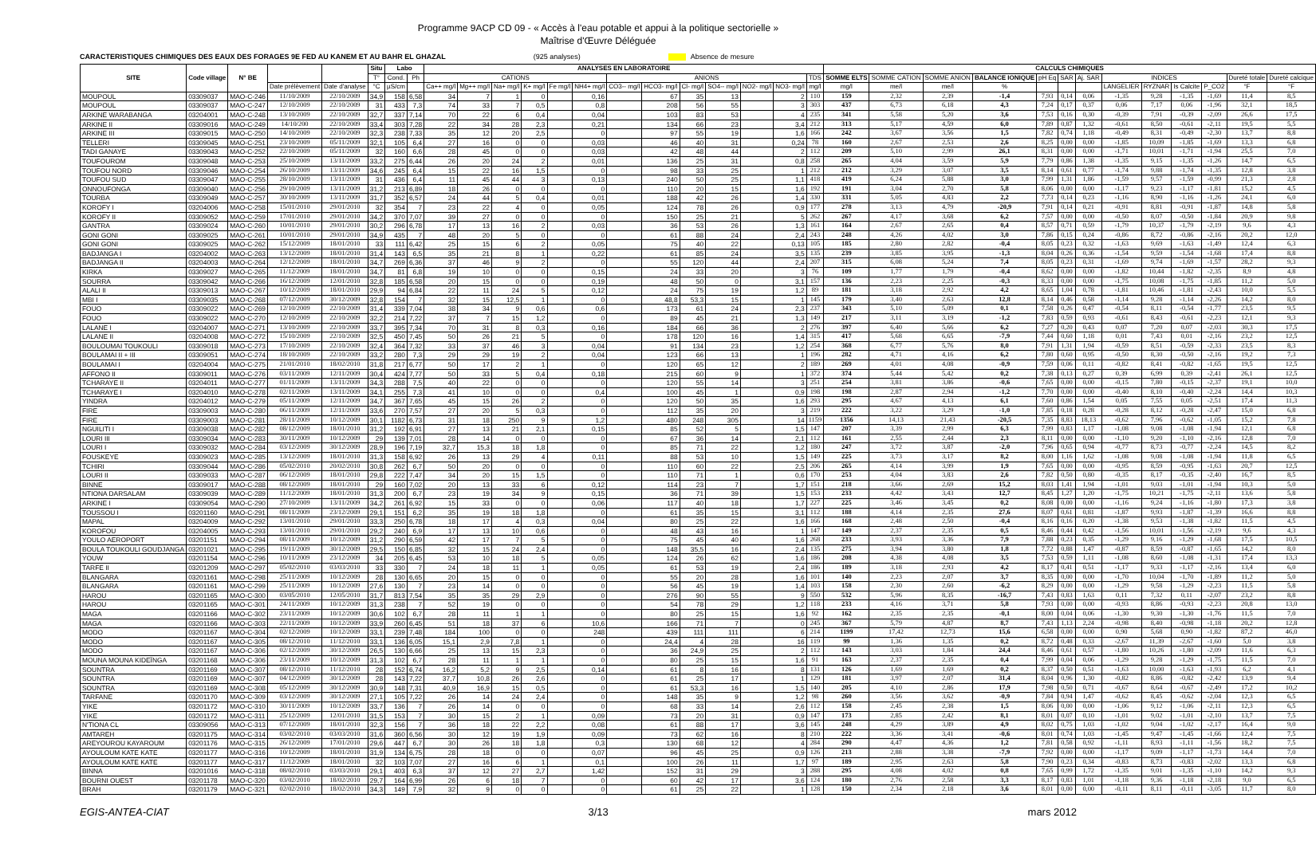Programme 9ACP CD 09 - « Accès à l'eau potable et appui à la politique sectorielle »
Maîtrise d'Œuvre Déléguée
CARACTERISTIQUES CHIMIQUES DES EAUX DES FORAGES 9E FED AU KANEM ET AU BAHR EL GHAZAL (925 analyses) Absence de mesure
| SITE | Code village | N° BE | | | Situ | Labo | | ANALYSES EN LABORATOIRE | | | | | | | | | | | | | CALCULS CHIMIQUES | | | | | | | | | | | | |
| --- | --- | --- | --- | --- | --- | --- | --- | --- | --- | --- | --- | --- | --- | --- | --- | --- | --- | --- | --- | --- | --- | --- | --- | --- | --- | --- | --- | --- | --- | --- | --- | --- | --- |
| | | | | | T° | Cond. | Ph | CATIONS | | | | | | ANIONS | | | | | | TDS | SOMME ELTS | SOMME CATION | SOMME ANION | BALANCE IONIQUE | pH Eq | SAR | Aj. SAR | INDICES | | | | Dureté totale | Dureté calcique |
| | | | Date prélèvement | Date d'analyse | °C | µS/cm | | Ca++ mg/l | Mg++ mg/l | Na+ mg/l | K+ mg/l | Fe mg/l | NH4+ mg/l | CO3-- mg/l | HCO3- mg/l | Cl- mg/l | SO4-- mg/l | NO2- mg/l | NO3- mg/l | mg/l | mg/l | me/l | me/l | % | | | | LANGELIER | RYZNAR | Is Calcite | P_CO2 | °F | °F |
| MOUPOUL | 03309037 | MAO-C-246 | 11/10/2009 | 22/10/2009 | 34,9 | 158 | 6,58 | 34 | 7 | 1 | 0 | | 0,16 | | 67 | 35 | 13 | | 2 | 110 | 159 | 2,32 | 2,39 | -1,4 | 7,93 | 0,14 | 0,06 | -1,35 | 9,28 | -1,35 | -1,69 | 11,4 | 8,5 |
| MOUPOUL | 03309037 | MAO-C-247 | 12/10/2009 | 22/10/2009 | 31 | 433 | 7,3 | 74 | 33 | 7 | 0,5 | | 0,8 | | 208 | 56 | 55 | | 3 | 303 | 437 | 6,73 | 6,18 | 4,3 | 7,24 | 0,17 | 0,37 | 0,06 | 7,17 | 0,06 | -1,96 | 32,1 | 18,5 |
| ARKINE WARABANGA | 03204001 | MAO-C-248 | 13/10/2009 | 22/10/2009 | 32,7 | 337 | 7,14 | 70 | 22 | 6 | 0,4 | | 0,04 | | 103 | 83 | 53 | | 4 | 235 | 341 | 5,58 | 5,20 | 3,6 | 7,53 | 0,16 | 0,30 | -0,39 | 7,91 | -0,39 | -2,09 | 26,6 | 17,5 |
| ARKINE II | 03309016 | MAO-C-249 | 14/10/200 | 22/10/2009 | 33,4 | 303 | 7,28 | 22 | 34 | 28 | 2,3 | | 0,21 | | 134 | 66 | 23 | | 3,4 | 212 | 313 | 5,17 | 4,59 | 6,0 | 7,89 | 0,87 | 1,32 | -0,61 | 8,50 | -0,61 | -2,11 | 19,5 | 5,5 |
| ARKINE III | 03309015 | MAO-C-250 | 14/10/2009 | 22/10/2009 | 32,3 | 238 | 7,33 | 35 | 12 | 20 | 2,5 | | 0 | | 97 | 55 | 19 | | 1,6 | 166 | 242 | 3,67 | 3,56 | 1,5 | 7,82 | 0,74 | 1,18 | -0,49 | 8,31 | -0,49 | -2,30 | 13,7 | 8,8 |
| TELLERI | 03309045 | MAO-C-251 | 23/10/2009 | 05/11/2009 | 32,1 | 105 | 6,4 | 27 | 16 | 0 | 0 | | 0,03 | | 46 | 40 | 31 | | 0,24 | 78 | 160 | 2,67 | 2,53 | 2,6 | 8,25 | 0,00 | 0,00 | -1,85 | 10,09 | -1,85 | -1,69 | 13,3 | 6,8 |
| TADI GANAYE | 03309043 | MAO-C-252 | 22/10/2009 | 05/11/2009 | 32 | 160 | 6,6 | 28 | 45 | 0 | 0 | | 0,03 | | 42 | 48 | 44 | | 2 | 112 | 209 | 5,10 | 2,99 | 26,1 | 8,31 | 0,00 | 0,00 | -1,71 | 10,01 | -1,71 | -1,94 | 25,5 | 7,0 |
| TOUFOUROM | 03309048 | MAO-C-253 | 25/10/2009 | 13/11/2009 | 33,2 | 275 | 6,44 | 26 | 20 | 24 | 2 | | 0,01 | | 136 | 25 | 31 | | 0,8 | 258 | 265 | 4,04 | 3,59 | 5,9 | 7,79 | 0,86 | 1,38 | -1,35 | 9,15 | -1,35 | -1,26 | 14,7 | 6,5 |
| TOUFOU NORD | 03309046 | MAO-C-254 | 26/10/2009 | 13/11/2009 | 34,6 | 245 | 6,4 | 15 | 22 | 16 | 1,5 | | 0 | | 98 | 33 | 25 | | 1 | 212 | 212 | 3,29 | 3,07 | 3,5 | 8,14 | 0,61 | 0,77 | -1,74 | 9,88 | -1,74 | -1,35 | 12,8 | 3,8 |
| TOUFOU SUD | 03309047 | MAO-C-255 | 28/10/2009 | 13/11/2009 | 31 | 436 | 6,4 | 11 | 45 | 44 | 3 | | 0,13 | | 240 | 50 | 25 | | 1,1 | 418 | 419 | 6,24 | 5,88 | 3,0 | 7,99 | 1,31 | 1,86 | -1,59 | 9,57 | -1,59 | -0,99 | 21,3 | 2,8 |
| ONNOUFONGA | 03309040 | MAO-C-256 | 29/10/2009 | 13/11/2009 | 31,2 | 213 | 6,89 | 18 | 26 | 0 | 0 | | 0 | | 110 | 20 | 15 | | 1,6 | 192 | 191 | 3,04 | 2,70 | 5,8 | 8,06 | 0,00 | 0,00 | -1,17 | 9,23 | -1,17 | -1,81 | 15,2 | 4,5 |
| TOURBA | 03309049 | MAO-C-257 | 30/10/2009 | 13/11/2009 | 31,7 | 352 | 6,57 | 24 | 44 | 5 | 0,4 | | 0,01 | | 188 | 42 | 26 | | 1,4 | 330 | 331 | 5,05 | 4,83 | 2,2 | 7,73 | 0,14 | 0,23 | -1,16 | 8,90 | -1,16 | -1,26 | 24,1 | 6,0 |
| KOROFY I | 03204006 | MAO-C-258 | 15/01/2010 | 29/01/2010 | 32 | 354 | 7 | 23 | 22 | 4 | 0 | | 0,05 | | 124 | 78 | 26 | | 0,9 | 177 | 278 | 3,13 | 4,79 | -20,9 | 7,91 | 0,14 | 0,21 | -0,91 | 8,81 | -0,91 | -1,87 | 14,8 | 5,8 |
| KOROFY II | 03309052 | MAO-C-259 | 17/01/2010 | 29/01/2010 | 34,2 | 370 | 7,07 | 39 | 27 | 0 | 0 | | 0 | | 150 | 25 | 21 | | 5 | 262 | 267 | 4,17 | 3,68 | 6,2 | 7,57 | 0,00 | 0,00 | -0,50 | 8,07 | -0,50 | -1,84 | 20,9 | 9,8 |
| GANTRA | 03309024 | MAO-C-260 | 10/01/2010 | 29/01/2010 | 30,2 | 296 | 6,78 | 17 | 13 | 16 | 2 | | 0,03 | | 36 | 53 | 26 | | 1,3 | 161 | 164 | 2,67 | 2,65 | 0,4 | 8,57 | 0,71 | 0,59 | -1,79 | 10,37 | -1,79 | -2,19 | 9,6 | 4,3 |
| GONI GONI | 03309025 | MAO-C-261 | 10/01/2010 | 29/01/2010 | 34,9 | 435 | 7 | 48 | 20 | 5 | 0 | | 0 | | 61 | 88 | 24 | | 2,4 | 243 | 248 | 4,26 | 4,02 | 3,0 | 7,86 | 0,15 | 0,24 | -0,86 | 8,72 | -0,86 | -2,16 | 20,2 | 12,0 |
| GONI GONI | 03309025 | MAO-C-262 | 15/12/2009 | 18/01/2010 | 33 | 111 | 6,42 | 25 | 15 | 6 | 2 | | 0,05 | | 75 | 40 | 22 | | 0,13 | 105 | 185 | 2,80 | 2,82 | -0,4 | 8,05 | 0,23 | 0,32 | -1,63 | 9,69 | -1,63 | -1,49 | 12,4 | 6,3 |
| BADJANGA I | 03204002 | MAO-C-263 | 13/12/2009 | 18/01/2010 | 31,4 | 143 | 6,5 | 35 | 21 | 8 | 1 | | 0,22 | | 61 | 85 | 24 | | 3,5 | 135 | 239 | 3,85 | 3,95 | -1,3 | 8,04 | 0,26 | 0,36 | -1,54 | 9,59 | -1,54 | -1,68 | 17,4 | 8,8 |
| BADJANGA II | 03204003 | MAO-C-264 | 12/12/2009 | 18/01/2010 | 34,7 | 269 | 6,36 | 37 | 46 | 9 | 2 | | 0 | | 55 | 120 | 44 | | 2,4 | 207 | 315 | 6,08 | 5,24 | 7,4 | 8,05 | 0,23 | 0,31 | -1,69 | 9,74 | -1,69 | -1,57 | 28,2 | 9,3 |
| KIRKA | 03309027 | MAO-C-265 | 11/12/2009 | 18/01/2010 | 34,7 | 81 | 6,8 | 19 | 10 | 0 | 0 | | 0,15 | | 24 | 33 | 20 | | 3 | 76 | 109 | 1,77 | 1,79 | -0,4 | 8,62 | 0,00 | 0,00 | -1,82 | 10,44 | -1,82 | -2,35 | 8,9 | 4,8 |
| SOURRA | 03309042 | MAO-C-266 | 16/12/2009 | 12/01/2010 | 32,8 | 185 | 6,58 | 20 | 15 | 0 | 0 | | 0,19 | | 48 | 50 | 0 | | 3,1 | 157 | 136 | 2,23 | 2,25 | -0,3 | 8,33 | 0,00 | 0,00 | -1,75 | 10,08 | -1,75 | -1,85 | 11,2 | 5,0 |
| ALALI II | 03309013 | MAO-C-267 | 10/12/2009 | 18/01/2010 | 29,9 | 94 | 6,84 | 22 | 11 | 24 | 5 | | 0,12 | | 24 | 75 | 19 | | 1,2 | 89 | 181 | 3,18 | 2,92 | 4,2 | 8,65 | 1,04 | 0,78 | -1,81 | 10,46 | -1,81 | -2,43 | 10,0 | 5,5 |
| MBI I | 03309035 | MAO-C-268 | 07/12/2009 | 30/12/2009 | 32,8 | 154 | 7 | 32 | 15 | 12,5 | 1 | | 0 | | 48,8 | 53,3 | 15 | | 1 | 145 | 179 | 3,40 | 2,63 | 12,8 | 8,14 | 0,46 | 0,58 | -1,14 | 9,28 | -1,14 | -2,26 | 14,2 | 8,0 |
| FOUO | 03309022 | MAO-C-269 | 12/10/2009 | 22/10/2009 | 31,4 | 339 | 7,04 | 38 | 34 | 9 | 0,6 | | 0,6 | | 173 | 61 | 24 | | 2,3 | 237 | 343 | 5,10 | 5,09 | 0,1 | 7,58 | 0,26 | 0,47 | -0,54 | 8,11 | -0,54 | -1,77 | 23,5 | 9,5 |
| FOUO | 03309022 | MAO-C-270 | 12/10/2009 | 22/10/2009 | 32,2 | 214 | 7,22 | 37 | 7 | 15 | 1,2 | | 0 | | 89 | 45 | 21 | | 1,3 | 149 | 217 | 3,11 | 3,19 | -1,2 | 7,83 | 0,59 | 0,93 | -0,61 | 8,43 | -0,61 | -2,23 | 12,1 | 9,3 |
| LALANE I | 03204007 | MAO-C-271 | 13/10/2009 | 22/10/2009 | 33,7 | 395 | 7,34 | 70 | 31 | 8 | 0,3 | | 0,16 | | 184 | 66 | 36 | | 2 | 276 | 397 | 6,40 | 5,66 | 6,2 | 7,27 | 0,20 | 0,43 | 0,07 | 7,20 | 0,07 | -2,03 | 30,3 | 17,5 |
| LALANE II | 03204008 | MAO-C-272 | 15/10/2009 | 22/10/2009 | 32,5 | 450 | 7,45 | 50 | 26 | 21 | 5 | | 0 | | 178 | 120 | 16 | | 1,4 | 315 | 417 | 5,68 | 6,65 | -7,9 | 7,44 | 0,60 | 1,18 | 0,01 | 7,43 | 0,01 | -2,16 | 23,2 | 12,5 |
| BOULOUMAI TOUKOULI | 03309018 | MAO-C-273 | 17/10/2009 | 22/10/2009 | 32,4 | 364 | 7,32 | 33 | 37 | 46 | 3 | | 0,04 | | 91 | 134 | 23 | | 1,2 | 254 | 368 | 6,77 | 5,76 | 8,0 | 7,91 | 1,31 | 1,94 | -0,59 | 8,51 | -0,59 | -2,33 | 23,5 | 8,3 |
| BOULAMAI II + III | 03309051 | MAO-C-274 | 18/10/2009 | 22/10/2009 | 33,2 | 280 | 7,3 | 29 | 29 | 19 | 2 | | 0,04 | | 123 | 66 | 13 | | 1 | 196 | 282 | 4,71 | 4,16 | 6,2 | 7,80 | 0,60 | 0,95 | -0,50 | 8,30 | -0,50 | -2,16 | 19,2 | 7,3 |
| BOULAMAI I | 03204004 | MAO-C-275 | 21/01/2010 | 18/02/2010 | 31,8 | 217 | 6,77 | 50 | 17 | 2 | 1 | | 0 | | 120 | 65 | 12 | | 2 | 189 | 269 | 4,01 | 4,08 | -0,9 | 7,59 | 0,06 | 0,11 | -0,82 | 8,41 | -0,82 | -1,65 | 19,5 | 12,5 |
| AFFONO II | 03309011 | MAO-C-276 | 03/11/2009 | 12/11/2009 | 30,4 | 424 | 7,77 | 50 | 33 | 5 | 0,4 | | 0,18 | | 215 | 60 | 9 | | 1 | 372 | 374 | 5,44 | 5,42 | 0,2 | 7,38 | 0,13 | 0,27 | 0,39 | 6,99 | 0,39 | -2,41 | 26,1 | 12,5 |
| TCHARAYE II | 03204011 | MAO-C-277 | 01/11/2009 | 13/11/2009 | 34,3 | 288 | 7,5 | 40 | 22 | 0 | 0 | | 0 | | 120 | 55 | 14 | | 3 | 251 | 254 | 3,81 | 3,86 | -0,6 | 7,65 | 0,00 | 0,00 | -0,15 | 7,80 | -0,15 | -2,37 | 19,1 | 10,0 |
| TCHARAYE I | 03204010 | MAO-C-278 | 02/11/2009 | 13/11/2009 | 34,1 | 255 | 7,3 | 41 | 10 | 0 | 0 | | 0,4 | | 100 | 45 | 1 | | 0,9 | 198 | 198 | 2,87 | 2,94 | -1,2 | 7,70 | 0,00 | 0,00 | -0,40 | 8,10 | -0,40 | -2,24 | 14,4 | 10,3 |
| YINDRA | 03204012 | MAO-C-279 | 05/11/2009 | 12/11/2009 | 34,7 | 367 | 7,65 | 45 | 15 | 26 | 2 | | 0 | | 120 | 50 | 35 | | 1,6 | 293 | 295 | 4,67 | 4,13 | 6,1 | 7,60 | 0,86 | 1,54 | 0,05 | 7,55 | 0,05 | -2,51 | 17,4 | 11,3 |
| FIRE | 03309003 | MAO-C-280 | 06/11/2009 | 12/11/2009 | 33,6 | 270 | 7,57 | 27 | 20 | 5 | 0,3 | | 0 | | 112 | 35 | 20 | | 3 | 219 | 222 | 3,22 | 3,29 | -1,0 | 7,85 | 0,18 | 0,28 | -0,28 | 8,12 | -0,28 | -2,47 | 15,0 | 6,8 |
| FIRE | 03309003 | MAO-C-281 | 28/11/2009 | 10/12/2009 | 30,1 | 1182 | 6,73 | 31 | 18 | 250 | 9 | | 1,2 | | 480 | 248 | 305 | | 14 | 1159 | 1356 | 14,13 | 21,43 | -20,5 | 7,35 | 8,83 | 18,13 | -0,62 | 7,96 | -0,62 | -1,05 | 15,2 | 7,8 |
| NGUILITI I | 03309038 | MAO-C-282 | 08/12/2009 | 18/01/2010 | 31,2 | 192 | 6,91 | 27 | 13 | 21 | 2,1 | | 0,15 | | 85 | 52 | 5 | | 1,5 | 147 | 207 | 3,39 | 2,99 | 6,3 | 7,99 | 0,83 | 1,17 | -1,08 | 9,08 | -1,08 | -1,94 | 12,1 | 6,8 |
| LOURI III | 03309034 | MAO-C-283 | 30/11/2009 | 10/12/2009 | 29 | 139 | 7,01 | 28 | 14 | 0 | 0 | | 0 | | 67 | 36 | 14 | | 2,1 | 112 | 161 | 2,55 | 2,44 | 2,3 | 8,11 | 0,00 | 0,00 | -1,10 | 9,20 | -1,10 | -2,16 | 12,8 | 7,0 |
| LOURI I | 03309032 | MAO-C-284 | 03/12/2009 | 30/12/2009 | 28,9 | 196 | 7,19 | 32,7 | 15,3 | 18 | 1,8 | | 0 | | 85 | 71 | 22 | | 1,2 | 180 | 247 | 3,72 | 3,87 | -2,0 | 7,96 | 0,65 | 0,94 | -0,77 | 8,73 | -0,77 | -2,24 | 14,5 | 8,2 |
| FOUSKEYE | 03309023 | MAO-C-285 | 13/12/2009 | 18/01/2010 | 31,3 | 158 | 6,92 | 26 | 13 | 29 | 4 | | 0,11 | | 88 | 53 | 10 | | 1,5 | 149 | 225 | 3,73 | 3,17 | 8,2 | 8,00 | 1,16 | 1,62 | -1,08 | 9,08 | -1,08 | -1,94 | 11,8 | 6,5 |
| TCHIRI | 03309044 | MAO-C-286 | 05/02/2010 | 20/02/2010 | 30,8 | 262 | 6,7 | 50 | 20 | 0 | 0 | | 0 | | 110 | 60 | 22 | | 2,5 | 206 | 265 | 4,14 | 3,99 | 1,9 | 7,65 | 0,00 | 0,00 | -0,95 | 8,59 | -0,95 | -1,63 | 20,7 | 12,5 |
| LOURI II | 03309033 | MAO-C-287 | 06/12/2009 | 18/01/2010 | 29,8 | 222 | 7,47 | 34 | 20 | 15 | 1,5 | | 0 | | 110 | 71 | 1 | | 0,6 | 170 | 253 | 4,04 | 3,83 | 2,6 | 7,82 | 0,50 | 0,80 | -0,35 | 8,17 | -0,35 | -2,40 | 16,7 | 8,5 |
| BINNE | 03309017 | MAO-C-288 | 08/12/2009 | 18/01/2010 | 29 | 160 | 7,02 | 20 | 13 | 33 | 6 | | 0,12 | | 114 | 23 | 7 | | 1,7 | 151 | 218 | 3,66 | 2,69 | 15,2 | 8,03 | 1,41 | 1,94 | -1,01 | 9,03 | -1,01 | -1,94 | 10,3 | 5,0 |
| NTIONA DARSALAM | 03309039 | MAO-C-289 | 11/12/2009 | 18/01/2010 | 31,3 | 200 | 6,7 | 23 | 19 | 34 | 9 | | 0,15 | | 36 | 71 | 39 | | 1,5 | 153 | 233 | 4,42 | 3,43 | 12,7 | 8,45 | 1,27 | 1,20 | -1,75 | 10,21 | -1,75 | -2,11 | 13,6 | 5,8 |
| ARKINE I | 03309054 | MAO-C-290 | 27/10/2009 | 13/11/2009 | 34,2 | 261 | 6,92 | 15 | 33 | 0 | 0 | | 0,06 | | 117 | 40 | 18 | | 1,7 | 227 | 225 | 3,46 | 3,45 | 0,2 | 8,08 | 0,00 | 0,00 | -1,16 | 9,24 | -1,16 | -1,80 | 17,3 | 3,8 |
| TOUSSOU I | 03201160 | MAO-C-291 | 08/11/2009 | 23/12/2009 | 29,1 | 151 | 6,2 | 35 | 19 | 18 | 1,8 | | 0 | | 61 | 35 | 15 | | 3,1 | 112 | 188 | 4,14 | 2,35 | 27,6 | 8,07 | 0,61 | 0,81 | -1,87 | 9,93 | -1,87 | -1,39 | 16,6 | 8,8 |
| MAPAL | 03204009 | MAO-C-292 | 13/01/2010 | 29/01/2010 | 33,3 | 250 | 6,78 | 18 | 17 | 4 | 0,3 | | 0,04 | | 80 | 25 | 22 | | 1,6 | 166 | 168 | 2,48 | 2,50 | -0,4 | 8,16 | 0,16 | 0,20 | -1,38 | 9,53 | -1,38 | -1,82 | 11,5 | 4,5 |
| KOROFOU | 03204005 | MAO-C-293 | 13/01/2010 | 29/01/2010 | 29,2 | 240 | 6,9 | 17 | 13 | 10 | 0,6 | | 0 | | 48 | 43 | 16 | | 1 | 147 | 149 | 2,37 | 2,35 | 0,5 | 8,46 | 0,44 | 0,42 | -1,56 | 10,01 | -1,56 | -2,19 | 9,6 | 4,3 |
| YOULO AEROPORT | 03201151 | MAO-C-294 | 08/11/2009 | 10/12/2009 | 31,2 | 290 | 6,59 | 42 | 17 | 7 | 5 | | 0 | | 75 | 45 | 40 | | 1,6 | 268 | 233 | 3,93 | 3,36 | 7,9 | 7,88 | 0,23 | 0,35 | -1,29 | 9,16 | -1,29 | -1,68 | 17,5 | 10,5 |
| BOULA TOUKOULI GOUDJANGA | 03201021 | MAO-C-295 | 19/11/2009 | 30/12/2009 | 29,5 | 150 | 6,85 | 32 | 15 | 24 | 2,4 | | 0 | | 148 | 35,5 | 16 | | 2,4 | 135 | 275 | 3,94 | 3,80 | 1,8 | 7,72 | 0,88 | 1,47 | -0,87 | 8,59 | -0,87 | -1,65 | 14,2 | 8,0 |
| YOUW | 03201154 | MAO-C-296 | 10/11/2009 | 23/12/2009 | 34 | 205 | 6,45 | 53 | 10 | 18 | 5 | | 0,05 | | 124 | 26 | 62 | | 1,6 | 186 | 208 | 4,38 | 4,08 | 3,5 | 7,53 | 0,59 | 1,11 | -1,08 | 8,60 | -1,08 | -1,31 | 17,4 | 13,3 |
| TARFE II | 03201209 | MAO-C-297 | 05/02/2010 | 03/03/2010 | 33 | 330 | 7 | 24 | 18 | 11 | 1 | | 0,05 | | 61 | 53 | 19 | | 2,4 | 186 | 189 | 3,18 | 2,93 | 4,2 | 8,17 | 0,41 | 0,51 | -1,17 | 9,33 | -1,17 | -2,16 | 13,4 | 6,0 |
| BLANGARA | 03201161 | MAO-C-298 | 25/11/2009 | 10/12/2009 | 28 | 130 | 6,65 | 20 | 15 | 0 | 0 | | 0 | | 55 | 20 | 28 | | 1,6 | 101 | 140 | 2,23 | 2,07 | 3,7 | 8,35 | 0,00 | 0,00 | -1,70 | 10,04 | -1,70 | -1,89 | 11,2 | 5,0 |
| BLANGARA | 03201161 | MAO-C-299 | 25/11/2009 | 10/12/2009 | 27,6 | 130 | 7 | 23 | 14 | 0 | 0 | | 0 | | 56 | 45 | 19 | | 1,4 | 103 | 158 | 2,30 | 2,60 | -6,2 | 8,29 | 0,00 | 0,00 | -1,29 | 9,58 | -1,29 | -2,23 | 11,5 | 5,8 |
| HAROU | 03201165 | MAO-C-300 | 03/05/2010 | 12/05/2010 | 31,7 | 813 | 7,54 | 35 | 35 | 29 | 2,9 | | 0 | | 276 | 90 | 55 | | 9 | 550 | 532 | 5,96 | 8,35 | -16,7 | 7,43 | 0,83 | 1,63 | 0,11 | 7,32 | 0,11 | -2,07 | 23,2 | 8,8 |
| HAROU | 03201165 | MAO-C-301 | 24/11/2009 | 10/12/2009 | 31,3 | 238 | 7 | 52 | 19 | 0 | 0 | | 0 | | 54 | 78 | 29 | | 1,2 | 118 | 233 | 4,16 | 3,71 | 5,8 | 7,93 | 0,00 | 0,00 | -0,93 | 8,86 | -0,93 | -2,23 | 20,8 | 13,0 |
| MAGA | 03201166 | MAO-C-302 | 23/11/2009 | 10/12/2009 | 30,6 | 102 | 6,7 | 28 | 11 | 1 | 1 | | 0 | | 80 | 25 | 15 | | 1,6 | 92 | 162 | 2,35 | 2,35 | -0,1 | 8,00 | 0,04 | 0,06 | -1,30 | 9,30 | -1,30 | -1,76 | 11,5 | 7,0 |
| MAGA | 03201166 | MAO-C-303 | 22/11/2009 | 10/12/2009 | 33,9 | 260 | 6,45 | 51 | 18 | 37 | 6 | | 10,6 | | 166 | 71 | 7 | | 0 | 245 | 367 | 5,79 | 4,87 | 8,7 | 7,43 | 1,13 | 2,24 | -0,98 | 8,40 | -0,98 | -1,18 | 20,2 | 12,8 |
| MODO | 03201167 | MAO-C-304 | 02/12/2009 | 10/12/2009 | 33,1 | 239 | 7,48 | 184 | 100 | 0 | 0 | | 248 | | 439 | 111 | 111 | | 6 | 214 | 1199 | 17,42 | 12,73 | 15,6 | 6,58 | 0,00 | 0,00 | 0,90 | 5,68 | 0,90 | -1,82 | 87,2 | 46,0 |
| MODO | 03201167 | MAO-C-305 | 08/12/2010 | 11/12/2010 | 33,1 | 136 | 6,05 | 15,1 | 2,9 | 7,8 | 1 | | 0 | | 24,4 | 4 | 28 | | 16 | 119 | 99 | 1,36 | 1,35 | 0,2 | 8,72 | 0,48 | 0,33 | -2,67 | 11,39 | -2,67 | -1,60 | 5,0 | 3,8 |
| MODO | 03201167 | MAO-C-306 | 02/12/2009 | 30/12/2009 | 26,5 | 130 | 6,66 | 25 | 13 | 15 | 2,3 | | 0 | | 36 | 24,9 | 25 | | 2 | 112 | 143 | 3,03 | 1,84 | 24,4 | 8,46 | 0,61 | 0,57 | -1,80 | 10,26 | -1,80 | -2,09 | 11,6 | 6,3 |
| MOUNA MOUNA KIDEÏNGA | 03201168 | MAO-C-306 | 23/11/2009 | 10/12/2009 | 31,3 | 102 | 6,7 | 28 | 11 | 1 | 1 | | 0 | | 80 | 25 | 15 | | 1,6 | 91 | 163 | 2,37 | 2,35 | 0,4 | 7,99 | 0,04 | 0,06 | -1,29 | 9,28 | -1,29 | -1,75 | 11,5 | 7,0 |
| SOUNTRA | 03201169 | MAO-C-307 | 08/12/2010 | 11/12/2010 | 28 | 152 | 6,74 | 16,2 | 5,2 | 9 | 2,5 | | 0,14 | | 61 | 8 | 16 | | 8 | 131 | 126 | 1,69 | 1,69 | 0,2 | 8,37 | 0,50 | 0,51 | -1,63 | 10,00 | -1,63 | -1,93 | 6,2 | 4,1 |
| SOUNTRA | 03201169 | MAO-C-307 | 04/12/2009 | 30/12/2009 | 28 | 143 | 7,22 | 37,7 | 10,8 | 26 | 2,6 | | 0 | | 61 | 25 | 17 | | 1 | 129 | 181 | 3,97 | 2,07 | 31,4 | 8,04 | 0,96 | 1,30 | -0,82 | 8,86 | -0,82 | -2,42 | 13,9 | 9,4 |
| SOUNTRA | 03201169 | MAO-C-308 | 05/12/2009 | 30/12/2009 | 30,9 | 148 | 7,31 | 40,9 | 16,9 | 15 | 0,5 | | 0 | | 61 | 53,3 | 16 | | 1,5 | 140 | 205 | 4,10 | 2,86 | 17,9 | 7,98 | 0,50 | 0,71 | -0,67 | 8,64 | -0,67 | -2,49 | 17,2 | 10,2 |
| TARFANE | 03201170 | MAO-C-309 | 03/12/2009 | 30/12/2009 | 27,1 | 105 | 7,22 | 26 | 14 | 24 | 2,4 | | 0 | | 148 | 35 | 9 | | 1,2 | 98 | 260 | 3,56 | 3,62 | -0,9 | 7,84 | 0,94 | 1,47 | -0,62 | 8,45 | -0,62 | -2,04 | 12,3 | 6,5 |
| YIKE | 03201172 | MAO-C-310 | 30/11/2009 | 10/12/2009 | 33,7 | 136 | 7 | 26 | 14 | 0 | 0 | | 0 | | 68 | 33 | 14 | | 2,6 | 112 | 158 | 2,45 | 2,38 | 1,5 | 8,06 | 0,00 | 0,00 | -1,06 | 9,12 | -1,06 | -2,11 | 12,3 | 6,5 |
| YIKE | 03201172 | MAO-C-311 | 25/12/2009 | 12/01/2010 | 31,5 | 153 | 7 | 30 | 15 | 2 | 1 | | 0,09 | | 73 | 20 | 31 | | 0,9 | 147 | 173 | 2,85 | 2,42 | 8,1 | 8,01 | 0,07 | 0,10 | -1,01 | 9,02 | -1,01 | -2,10 | 13,7 | 7,5 |
| N'TIONA CL | 03309056 | MAO-C-313 | 07/12/2009 | 18/01/2010 | 32,3 | 156 | 7 | 36 | 18 | 22 | 2,2 | | 0,08 | | 61 | 88 | 17 | | 3,6 | 145 | 248 | 4,29 | 3,89 | 4,9 | 8,02 | 0,75 | 1,03 | -1,02 | 9,04 | -1,02 | -2,17 | 16,4 | 9,0 |
| AMTAREH | 03201175 | MAO-C-314 | 03/02/2010 | 03/03/2010 | 31,6 | 360 | 6,56 | 30 | 12 | 19 | 1,9 | | 0,09 | | 73 | 62 | 16 | | 8 | 210 | 222 | 3,36 | 3,41 | -0,6 | 8,01 | 0,74 | 1,03 | -1,45 | 9,47 | -1,45 | -1,66 | 12,4 | 7,5 |
| AREYOUROU KAYAROUM | 03201176 | MAO-C-315 | 26/12/2009 | 17/01/2010 | 29,6 | 447 | 6,7 | 30 | 26 | 18 | 1,8 | | 0,3 | | 130 | 68 | 12 | | 4 | 284 | 290 | 4,47 | 4,36 | 1,2 | 7,81 | 0,58 | 0,92 | -1,11 | 8,93 | -1,11 | -1,56 | 18,2 | 7,5 |
| AYOULOUM KATE KATE | 03201177 | MAO-C-316 | 10/12/2009 | 18/01/2010 | 31,9 | 134 | 6,75 | 28 | 18 | 0 | 0 | | 0,07 | | 96 | 45 | 25 | | 0,9 | 126 | 213 | 2,88 | 3,38 | -7,9 | 7,92 | 0,00 | 0,00 | -1,17 | 9,09 | -1,17 | -1,73 | 14,4 | 7,0 |
| AYOULOUM KATE KATE | 03201177 | MAO-C-317 | 11/12/2009 | 18/01/2010 | 32 | 103 | 7,07 | 27 | 16 | 6 | 1 | | 0,1 | | 100 | 26 | 11 | | 1,7 | 97 | 189 | 2,95 | 2,63 | 5,8 | 7,90 | 0,23 | 0,34 | -0,83 | 8,73 | -0,83 | -2,02 | 13,3 | 6,8 |
| BINNA | 03201016 | MAO-C-318 | 08/02/2010 | 03/03/2010 | 29,1 | 403 | 6,3 | 37 | 12 | 27 | 2,7 | | 1,42 | | 152 | 31 | 29 | | 3 | 288 | 295 | 4,08 | 4,02 | 0,8 | 7,65 | 0,99 | 1,72 | -1,35 | 9,01 | -1,35 | -1,10 | 14,2 | 9,3 |
| BOURNI OUEST | 03201178 | MAO-C-320 | 03/02/2010 | 18/02/2010 | 29,7 | 164 | 6,99 | 26 | 6 | 18 | 7 | | 0 | | 60 | 42 | 17 | | 3,6 | 124 | 180 | 2,76 | 2,58 | 3,3 | 8,17 | 0,83 | 1,01 | -1,18 | 9,36 | -1,18 | -2,18 | 9,0 | 6,5 |
| BRAH | 03201179 | MAO-C-321 | 02/02/2010 | 18/02/2010 | 34,3 | 149 | 7,9 | 32 | 9 | 0 | 0 | | 0 | | 61 | 25 | 22 | | 1 | 128 | 150 | 2,34 | 2,18 | 3,6 | 8,01 | 0,00 | 0,00 | -0,11 | 8,11 | -0,11 | -3,05 | 11,7 | 8,0 |
EGIS-ANTEA-CIAT 3/13 mars 2012